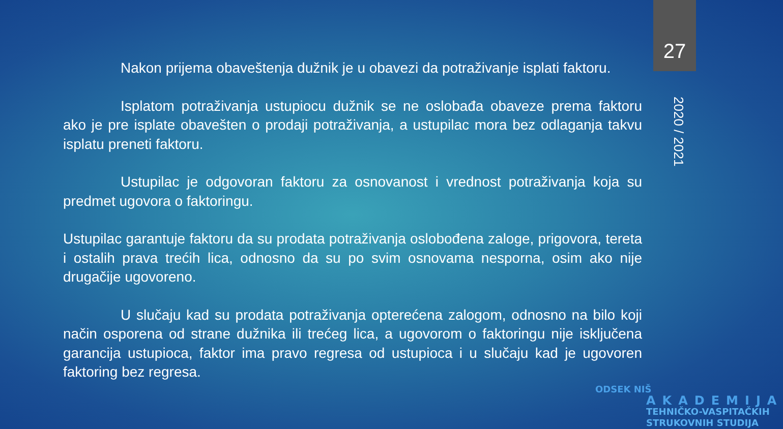27
2020 / 2021
Nakon prijema obaveštenja dužnik je u obavezi da potraživanje isplati faktoru.
Isplatom potraživanja ustupiocu dužnik se ne oslobađa obaveze prema faktoru ako je pre isplate obavešten o prodaji potraživanja, a ustupilac mora bez odlaganja takvu isplatu preneti faktoru.
Ustupilac je odgovoran faktoru za osnovanost i vrednost potraživanja koja su predmet ugovora o faktoringu.
Ustupilac garantuje faktoru da su prodata potraživanja oslobođena zaloge, prigovora, tereta i ostalih prava trećih lica, odnosno da su po svim osnovama nesporna, osim ako nije drugačije ugovoreno.
U slučaju kad su prodata potraživanja opterećena zalogom, odnosno na bilo koji način osporena od strane dužnika ili trećeg lica, a ugovorom o faktoringu nije isključena garancija ustupioca, faktor ima pravo regresa od ustupioca i u slučaju kad je ugovoren faktoring bez regresa.
ODSEK NIŠ
AKADEMIJA
TEHNIČKO-VASPITAČKIH
STRUKOVNIH STUDIJA